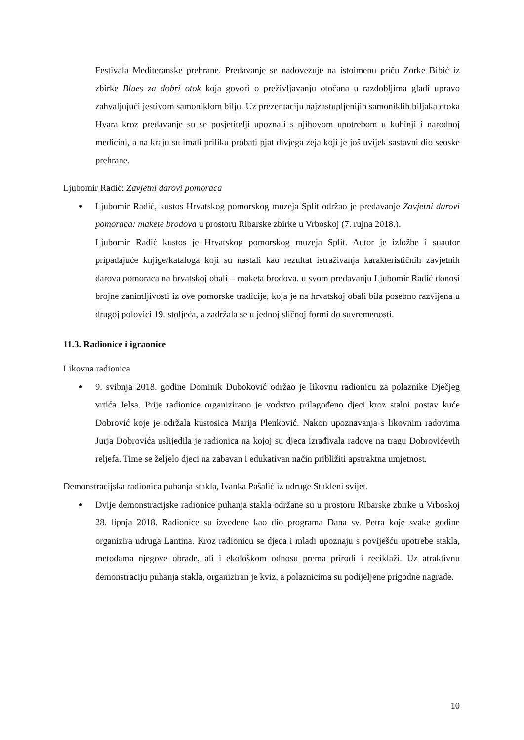Festivala Mediteranske prehrane. Predavanje se nadovezuje na istoimenu priču Zorke Bibić iz zbirke Blues za dobri otok koja govori o preživljavanju otočana u razdobljima gladi upravo zahvaljujući jestivom samoniklom bilju. Uz prezentaciju najzastupljenijih samoniklih biljaka otoka Hvara kroz predavanje su se posjetitelji upoznali s njihovom upotrebom u kuhinji i narodnoj medicini, a na kraju su imali priliku probati pjat divjega zeja koji je još uvijek sastavni dio seoske prehrane.
Ljubomir Radić: Zavjetni darovi pomoraca
Ljubomir Radić, kustos Hrvatskog pomorskog muzeja Split održao je predavanje Zavjetni darovi pomoraca: makete brodova u prostoru Ribarske zbirke u Vrboskoj (7. rujna 2018.).
Ljubomir Radić kustos je Hrvatskog pomorskog muzeja Split. Autor je izložbe i suautor pripadajuće knjige/kataloga koji su nastali kao rezultat istraživanja karakterističnih zavjetnih darova pomoraca na hrvatskoj obali – maketa brodova. u svom predavanju Ljubomir Radić donosi brojne zanimljivosti iz ove pomorske tradicije, koja je na hrvatskoj obali bila posebno razvijena u drugoj polovici 19. stoljeća, a zadržala se u jednoj sličnoj formi do suvremenosti.
11.3. Radionice i igraonice
Likovna radionica
9. svibnja 2018. godine Dominik Duboković održao je likovnu radionicu za polaznike Dječjeg vrtića Jelsa. Prije radionice organizirano je vodstvo prilagođeno djeci kroz stalni postav kuće Dobrović koje je održala kustosica Marija Plenković. Nakon upoznavanja s likovnim radovima Jurja Dobrovića uslijedila je radionica na kojoj su djeca izrađivala radove na tragu Dobrovićevih reljefa. Time se željelo djeci na zabavan i edukativan način približiti apstraktna umjetnost.
Demonstracijska radionica puhanja stakla, Ivanka Pašalić iz udruge Stakleni svijet.
Dvije demonstracijske radionice puhanja stakla održane su u prostoru Ribarske zbirke u Vrboskoj 28. lipnja 2018. Radionice su izvedene kao dio programa Dana sv. Petra koje svake godine organizira udruga Lantina. Kroz radionicu se djeca i mladi upoznaju s poviješću upotrebe stakla, metodama njegove obrade, ali i ekološkom odnosu prema prirodi i reciklaži. Uz atraktivnu demonstraciju puhanja stakla, organiziran je kviz, a polaznicima su podijeljene prigodne nagrade.
10